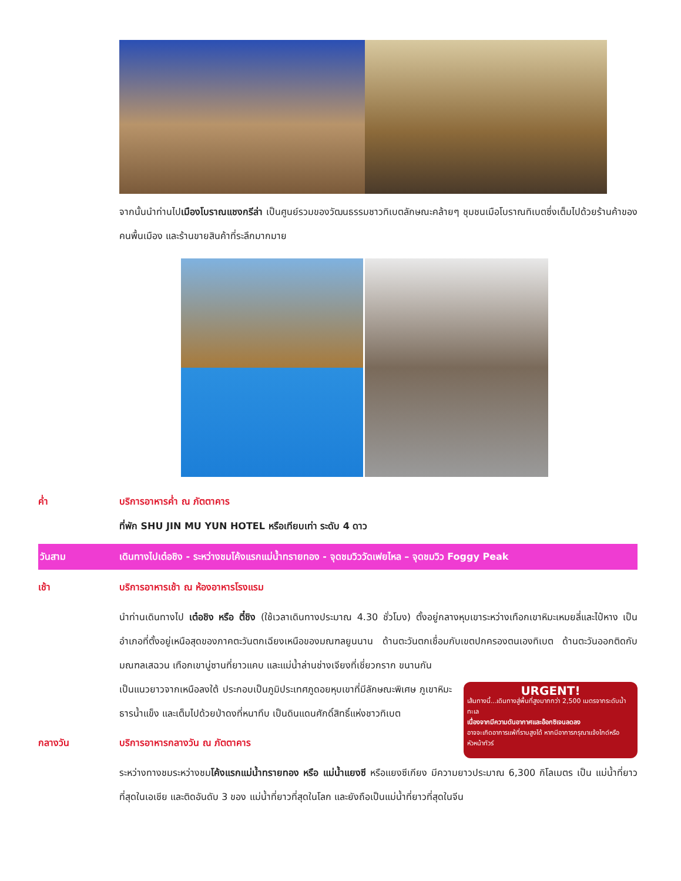จากนั้นนำท่านไปเมืองโบราณแชงกรีล่า เป็นศูนย์รวมของวัฒนธรรมชาวทิเบตลักษณะคล้ายๆ ชุมชนเมือโบราณทิเบตซึ่งเต็มไปด้วยร้านค้าของคนพื้นเมือง และร้านขายสินค้าที่ระลึกมากมาย
ค่ำ บริการอาหารค่ำ ณ ภัตตาคาร
ที่พัก SHU JIN MU YUN HOTEL หรือเทียบเท่า ระดับ 4 ดาว
วันสาม เดินทางไปเต๋อชิง - ระหว่างชมโค้งแรกแม่น้ำทรายทอง - จุดชมวิววัดเฟยไหล – จุดชมวิว Foggy Peak
เช้า บริการอาหารเช้า ณ ห้องอาหารโรงแรม
นำท่านเดินทางไป เต๋อชิง หรือ ตี๋ชิง (ใช้เวลาเดินทางประมาณ 4.30 ชั่วโมง) ตั้งอยู่กลางหุบเขาระหว่างเทือกเขาหิมะเหมยลี่และไป๋หาง เป็นอำเภอที่ตั้งอยู่เหนือสุดของภาคตะวันตกเฉียงเหนือของมณฑลยูนนาน ด้านตะวันตกเชื่อมกับเขตปกครองตนเองทิเบต ด้านตะวันออกติดกับมณฑลเสฉวน เทือกเขานู่ซานที่ยาวแคบ และแม่น้ำล่านช่างเจียงที่เชี่ยวกราก ขนานกัน
URGENT!
เส้นทางนี้...เดินทางสู่พื้นที่สูงมากกว่า 2,500 เมตรจากระดับน้ำทะเล
เนื่องจากมีความดันอากาศและอ๊อกซิเจนลดลง
อาจจะเกิดอาการแพ้ที่ราบสูงได้ หากมีอาการกรุณาแจ้งไกด์หรือหัวหน้าทัวร์
เป็นแนวยาวจากเหนือลงใต้ ประกอบเป็นภูมิประเทศภูดอยหุบเขาที่มีลักษณะพิเศษ ภูเขาหิมะ ธารน้ำแข็ง และเต็มไปด้วยป่าดงที่หนาทึบ เป็นดินแดนศักดิ์สิทธิ์แห่งชาวทิเบต
กลางวัน บริการอาหารกลางวัน ณ ภัตตาคาร
ระหว่างทางชมระหว่างชมโค้งแรกแม่น้ำทรายทอง หรือ แม่น้ำแยงซี หรือแยงซีเกียง มีความยาวประมาณ 6,300 กิโลเมตร เป็น แม่น้ำที่ยาวที่สุดในเอเชีย และติดอันดับ 3 ของ แม่น้ำที่ยาวที่สุดในโลก และยังถือเป็นแม่น้ำที่ยาวที่สุดในจีน